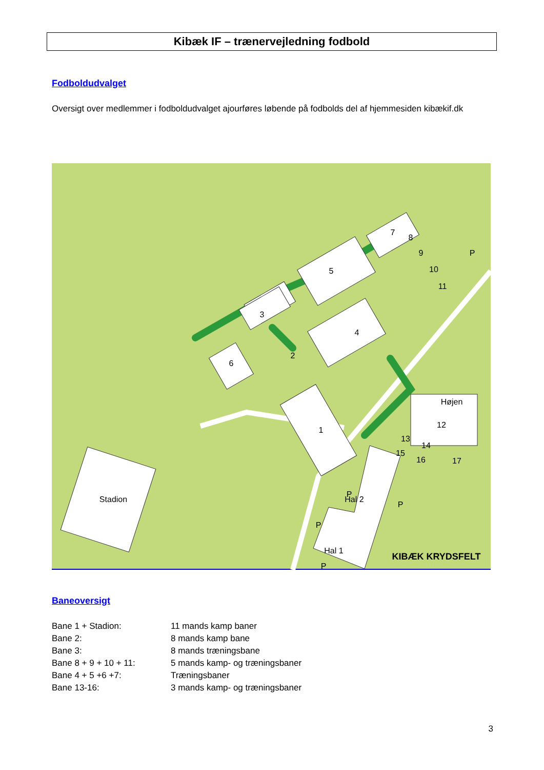Kibæk IF – trænervejledning fodbold
Fodboldudvalget
Oversigt over medlemmer i fodboldudvalget ajourføres løbende på fodbolds del af hjemmesiden kibækif.dk
Stadion
1
2
3
4
5
6
7
8
9
10
11
Højen
12
13
14
15
16
17
Hal 2
Hal 1
P
P
P
P
P
KIBÆK KRYDSFELT
Baneoversigt
| Bane 1 + Stadion: | 11 mands kamp baner |
| Bane 2: | 8 mands kamp bane |
| Bane 3: | 8 mands træningsbane |
| Bane 8 + 9 + 10 + 11: | 5 mands kamp- og træningsbaner |
| Bane 4 + 5 +6 +7: | Træningsbaner |
| Bane 13-16: | 3 mands kamp- og træningsbaner |
3